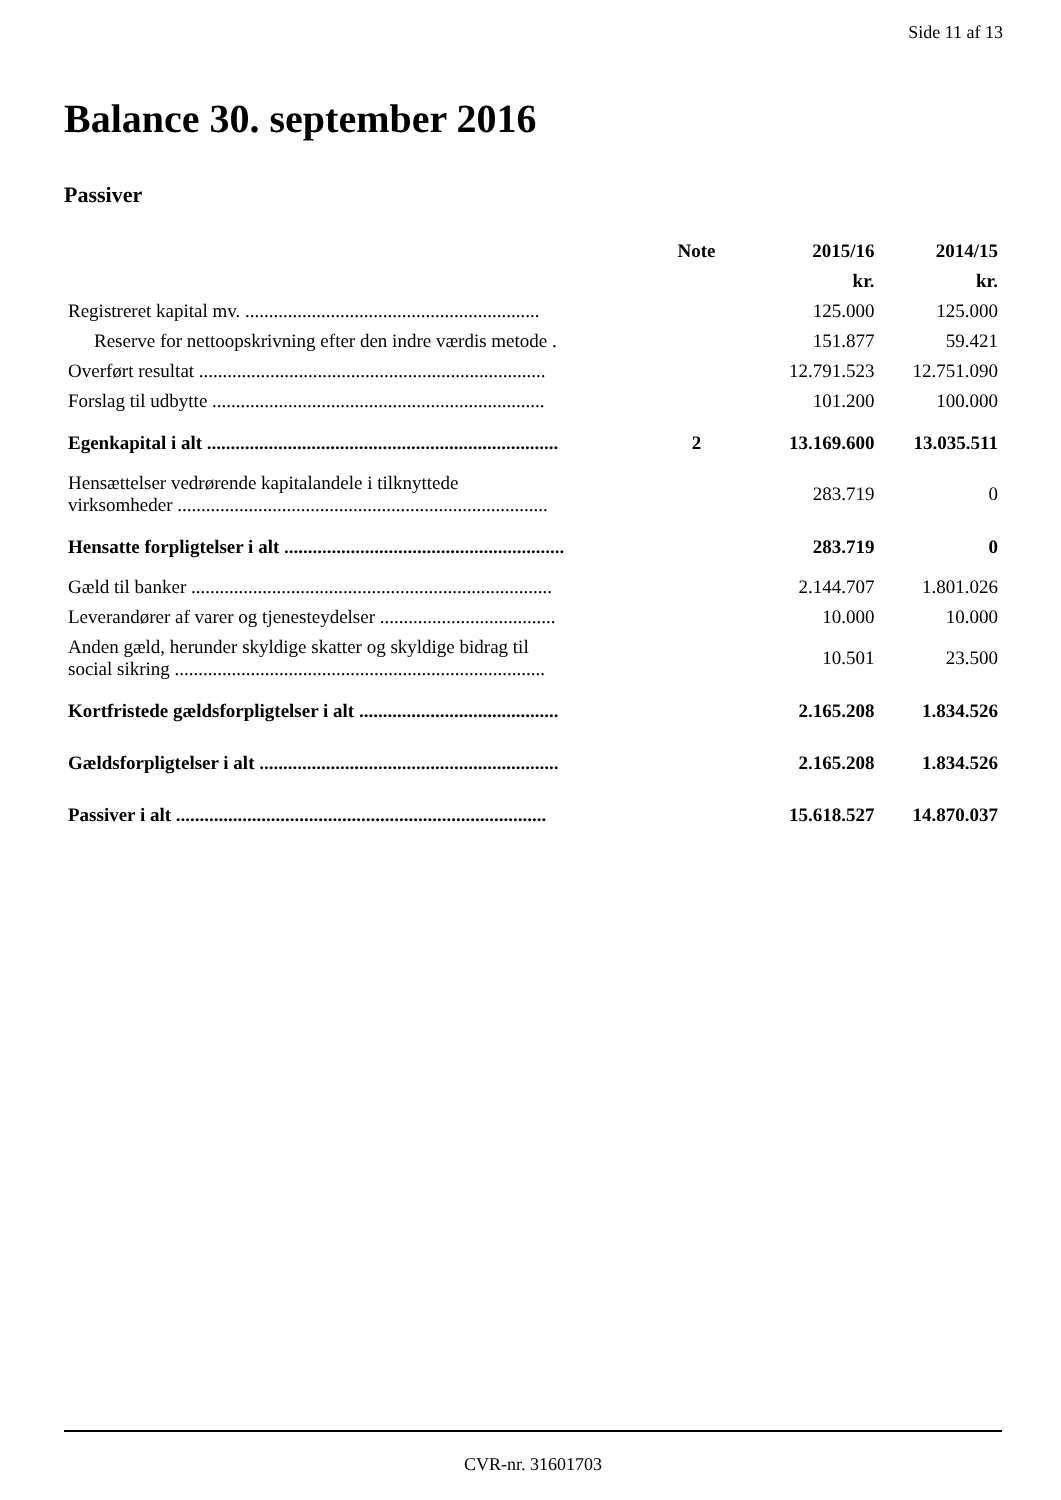Side 11 af 13
Balance 30. september 2016
Passiver
| | Note | 2015/16 | 2014/15 |
| --- | --- | --- | --- |
| | | kr. | kr. |
| Registreret kapital mv. .............................................................. | | 125.000 | 125.000 |
| Reserve for nettoopskrivning efter den indre værdis metode . | | 151.877 | 59.421 |
| Overført resultat ......................................................................... | | 12.791.523 | 12.751.090 |
| Forslag til udbytte ...................................................................... | | 101.200 | 100.000 |
| Egenkapital i alt .......................................................................... | 2 | 13.169.600 | 13.035.511 |
| Hensættelser vedrørende kapitalandele i tilknyttede virksomheder .............................................................................. | | 283.719 | 0 |
| Hensatte forpligtelser i alt ........................................................... | | 283.719 | 0 |
| Gæld til banker ............................................................................ | | 2.144.707 | 1.801.026 |
| Leverandører af varer og tjenesteydelser ..................................... | | 10.000 | 10.000 |
| Anden gæld, herunder skyldige skatter og skyldige bidrag til social sikring .............................................................................. | | 10.501 | 23.500 |
| Kortfristede gældsforpligtelser i alt .......................................... | | 2.165.208 | 1.834.526 |
| Gældsforpligtelser i alt ............................................................... | | 2.165.208 | 1.834.526 |
| Passiver i alt .............................................................................. | | 15.618.527 | 14.870.037 |
CVR-nr. 31601703